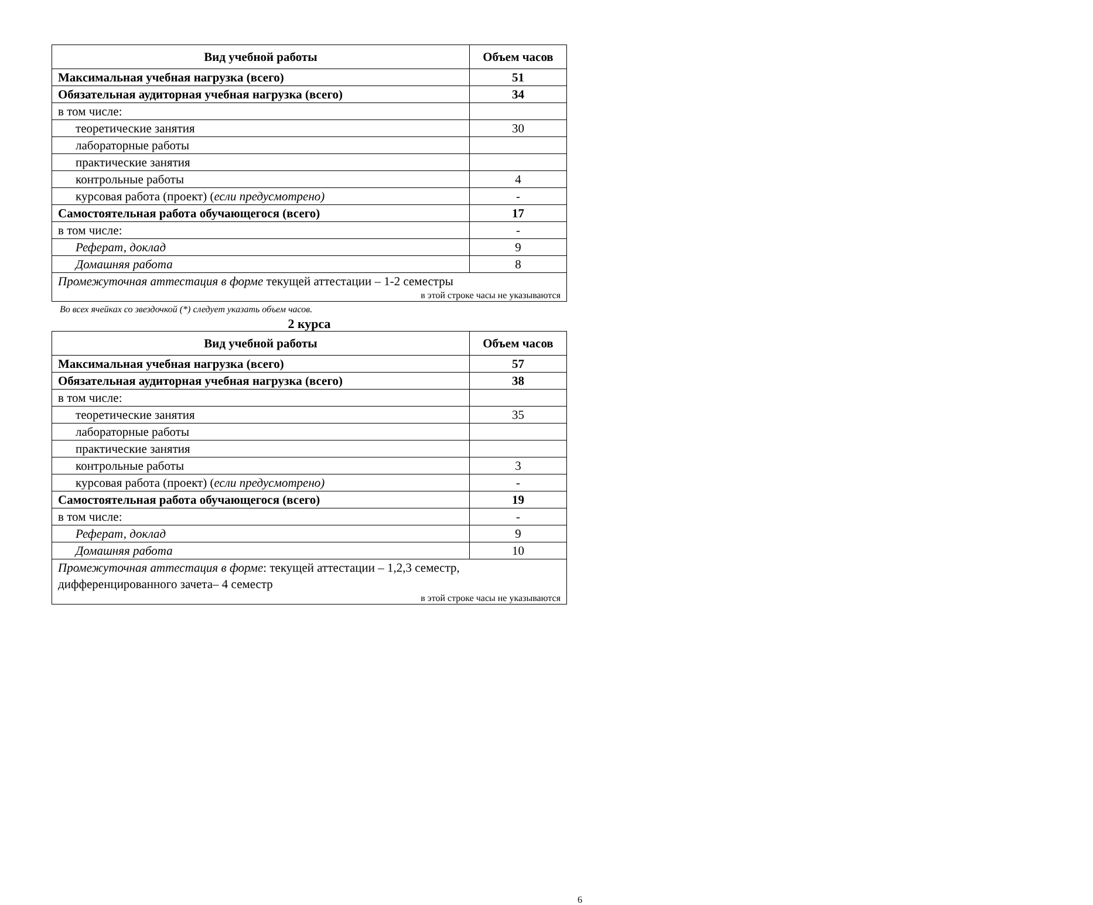| Вид учебной работы | Объем часов |
| --- | --- |
| Максимальная учебная нагрузка (всего) | 51 |
| Обязательная аудиторная учебная нагрузка (всего) | 34 |
| в том числе: | |
| теоретические занятия | 30 |
| лабораторные работы | |
| практические занятия | |
| контрольные работы | 4 |
| курсовая работа (проект) ( если предусмотрено) | - |
| Самостоятельная работа обучающегося (всего) | 17 |
| в том числе: | - |
| Реферат, доклад | 9 |
| Домашняя работа | 8 |
| Промежуточная аттестация в форме текущей аттестации – 1-2 семестры в этой строке часы не указываются | |
Во всех ячейках со звездочкой (*) следует указать объем часов.
2 курса
| Вид учебной работы | Объем часов |
| --- | --- |
| Максимальная учебная нагрузка (всего) | 57 |
| Обязательная аудиторная учебная нагрузка (всего) | 38 |
| в том числе: | |
| теоретические занятия | 35 |
| лабораторные работы | |
| практические занятия | |
| контрольные работы | 3 |
| курсовая работа (проект) ( если предусмотрено) | - |
| Самостоятельная работа обучающегося (всего) | 19 |
| в том числе: | - |
| Реферат, доклад | 9 |
| Домашняя работа | 10 |
| Промежуточная аттестация в форме : текущей аттестации – 1,2,3 семестр, дифференцированного зачета– 4 семестр в этой строке часы не указываются | |
6